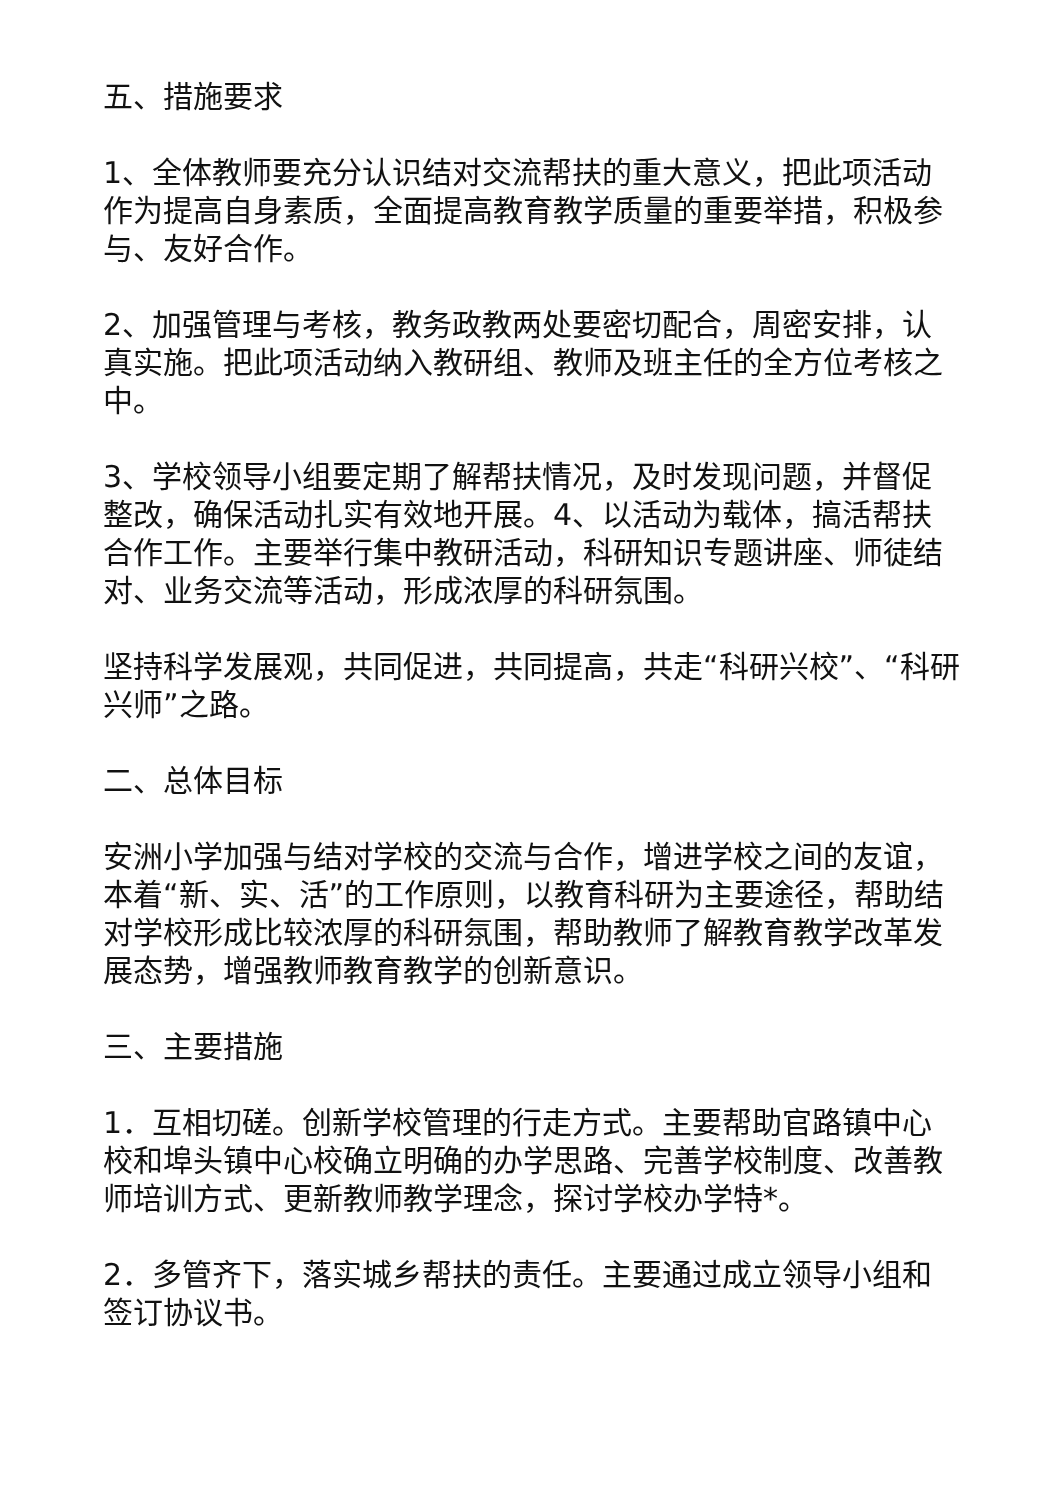五、措施要求
1、全体教师要充分认识结对交流帮扶的重大意义，把此项活动作为提高自身素质，全面提高教育教学质量的重要举措，积极参与、友好合作。
2、加强管理与考核，教务政教两处要密切配合，周密安排，认真实施。把此项活动纳入教研组、教师及班主任的全方位考核之中。
3、学校领导小组要定期了解帮扶情况，及时发现问题，并督促整改，确保活动扎实有效地开展。4、以活动为载体，搞活帮扶合作工作。主要举行集中教研活动，科研知识专题讲座、师徒结对、业务交流等活动，形成浓厚的科研氛围。
坚持科学发展观，共同促进，共同提高，共走“科研兴校”、“科研兴师”之路。
二、总体目标
安洲小学加强与结对学校的交流与合作，增进学校之间的友谊，本着“新、实、活”的工作原则，以教育科研为主要途径，帮助结对学校形成比较浓厚的科研氛围，帮助教师了解教育教学改革发展态势，增强教师教育教学的创新意识。
三、主要措施
1．互相切磋。创新学校管理的行走方式。主要帮助官路镇中心校和埠头镇中心校确立明确的办学思路、完善学校制度、改善教师培训方式、更新教师教学理念，探讨学校办学特*。
2．多管齐下，落实城乡帮扶的责任。主要通过成立领导小组和签订协议书。